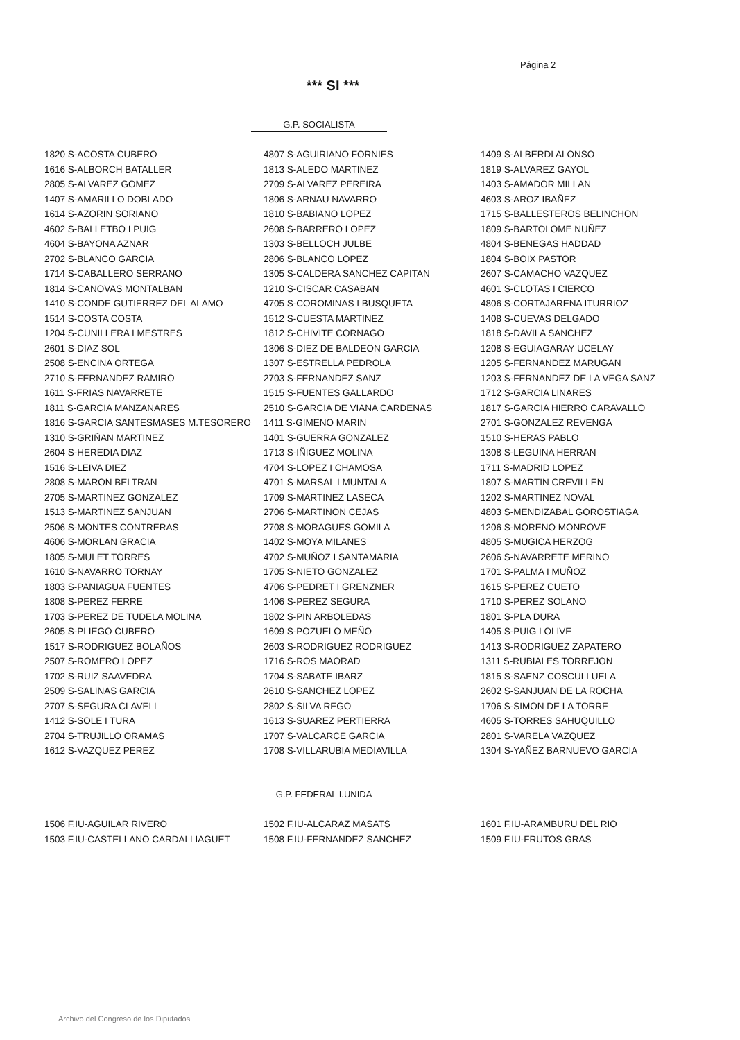Página 2
*** SI ***
G.P. SOCIALISTA
| 1820 S-ACOSTA CUBERO | 4807 S-AGUIRIANO FORNIES | 1409 S-ALBERDI ALONSO |
| 1616 S-ALBORCH BATALLER | 1813 S-ALEDO MARTINEZ | 1819 S-ALVAREZ GAYOL |
| 2805 S-ALVAREZ GOMEZ | 2709 S-ALVAREZ PEREIRA | 1403 S-AMADOR MILLAN |
| 1407 S-AMARILLO DOBLADO | 1806 S-ARNAU NAVARRO | 4603 S-AROZ IBAÑEZ |
| 1614 S-AZORIN SORIANO | 1810 S-BABIANO LOPEZ | 1715 S-BALLESTEROS BELINCHON |
| 4602 S-BALLETBO I PUIG | 2608 S-BARRERO LOPEZ | 1809 S-BARTOLOME NUÑEZ |
| 4604 S-BAYONA AZNAR | 1303 S-BELLOCH JULBE | 4804 S-BENEGAS HADDAD |
| 2702 S-BLANCO GARCIA | 2806 S-BLANCO LOPEZ | 1804 S-BOIX PASTOR |
| 1714 S-CABALLERO SERRANO | 1305 S-CALDERA SANCHEZ CAPITAN | 2607 S-CAMACHO VAZQUEZ |
| 1814 S-CANOVAS MONTALBAN | 1210 S-CISCAR CASABAN | 4601 S-CLOTAS I CIERCO |
| 1410 S-CONDE GUTIERREZ DEL ALAMO | 4705 S-COROMINAS I BUSQUETA | 4806 S-CORTAJARENA ITURRIOZ |
| 1514 S-COSTA COSTA | 1512 S-CUESTA MARTINEZ | 1408 S-CUEVAS DELGADO |
| 1204 S-CUNILLERA I MESTRES | 1812 S-CHIVITE CORNAGO | 1818 S-DAVILA SANCHEZ |
| 2601 S-DIAZ SOL | 1306 S-DIEZ DE BALDEON GARCIA | 1208 S-EGUIAGARAY UCELAY |
| 2508 S-ENCINA ORTEGA | 1307 S-ESTRELLA PEDROLA | 1205 S-FERNANDEZ MARUGAN |
| 2710 S-FERNANDEZ RAMIRO | 2703 S-FERNANDEZ SANZ | 1203 S-FERNANDEZ DE LA VEGA SANZ |
| 1611 S-FRIAS NAVARRETE | 1515 S-FUENTES GALLARDO | 1712 S-GARCIA LINARES |
| 1811 S-GARCIA MANZANARES | 2510 S-GARCIA DE VIANA CARDENAS | 1817 S-GARCIA HIERRO CARAVALLO |
| 1816 S-GARCIA SANTESMASES M.TESORERO | 1411 S-GIMENO MARIN | 2701 S-GONZALEZ REVENGA |
| 1310 S-GRIÑAN MARTINEZ | 1401 S-GUERRA GONZALEZ | 1510 S-HERAS PABLO |
| 2604 S-HEREDIA DIAZ | 1713 S-IÑIGUEZ MOLINA | 1308 S-LEGUINA HERRAN |
| 1516 S-LEIVA DIEZ | 4704 S-LOPEZ I CHAMOSA | 1711 S-MADRID LOPEZ |
| 2808 S-MARON BELTRAN | 4701 S-MARSAL I MUNTALA | 1807 S-MARTIN CREVILLEN |
| 2705 S-MARTINEZ GONZALEZ | 1709 S-MARTINEZ LASECA | 1202 S-MARTINEZ NOVAL |
| 1513 S-MARTINEZ SANJUAN | 2706 S-MARTINON CEJAS | 4803 S-MENDIZABAL GOROSTIAGA |
| 2506 S-MONTES CONTRERAS | 2708 S-MORAGUES GOMILA | 1206 S-MORENO MONROVE |
| 4606 S-MORLAN GRACIA | 1402 S-MOYA MILANES | 4805 S-MUGICA HERZOG |
| 1805 S-MULET TORRES | 4702 S-MUÑOZ I SANTAMARIA | 2606 S-NAVARRETE MERINO |
| 1610 S-NAVARRO TORNAY | 1705 S-NIETO GONZALEZ | 1701 S-PALMA I MUÑOZ |
| 1803 S-PANIAGUA FUENTES | 4706 S-PEDRET I GRENZNER | 1615 S-PEREZ CUETO |
| 1808 S-PEREZ FERRE | 1406 S-PEREZ SEGURA | 1710 S-PEREZ SOLANO |
| 1703 S-PEREZ DE TUDELA MOLINA | 1802 S-PIN ARBOLEDAS | 1801 S-PLA DURA |
| 2605 S-PLIEGO CUBERO | 1609 S-POZUELO MEÑO | 1405 S-PUIG I OLIVE |
| 1517 S-RODRIGUEZ BOLAÑOS | 2603 S-RODRIGUEZ RODRIGUEZ | 1413 S-RODRIGUEZ ZAPATERO |
| 2507 S-ROMERO LOPEZ | 1716 S-ROS MAORAD | 1311 S-RUBIALES TORREJON |
| 1702 S-RUIZ SAAVEDRA | 1704 S-SABATE IBARZ | 1815 S-SAENZ COSCULLUELA |
| 2509 S-SALINAS GARCIA | 2610 S-SANCHEZ LOPEZ | 2602 S-SANJUAN DE LA ROCHA |
| 2707 S-SEGURA CLAVELL | 2802 S-SILVA REGO | 1706 S-SIMON DE LA TORRE |
| 1412 S-SOLE I TURA | 1613 S-SUAREZ PERTIERRA | 4605 S-TORRES SAHUQUILLO |
| 2704 S-TRUJILLO ORAMAS | 1707 S-VALCARCE GARCIA | 2801 S-VARELA VAZQUEZ |
| 1612 S-VAZQUEZ PEREZ | 1708 S-VILLARUBIA MEDIAVILLA | 1304 S-YAÑEZ BARNUEVO GARCIA |
G.P. FEDERAL I.UNIDA
| 1506 F.IU-AGUILAR RIVERO | 1502 F.IU-ALCARAZ MASATS | 1601 F.IU-ARAMBURU DEL RIO |
| 1503 F.IU-CASTELLANO CARDALLIAGUET | 1508 F.IU-FERNANDEZ SANCHEZ | 1509 F.IU-FRUTOS GRAS |
Archivo del Congreso de los Diputados